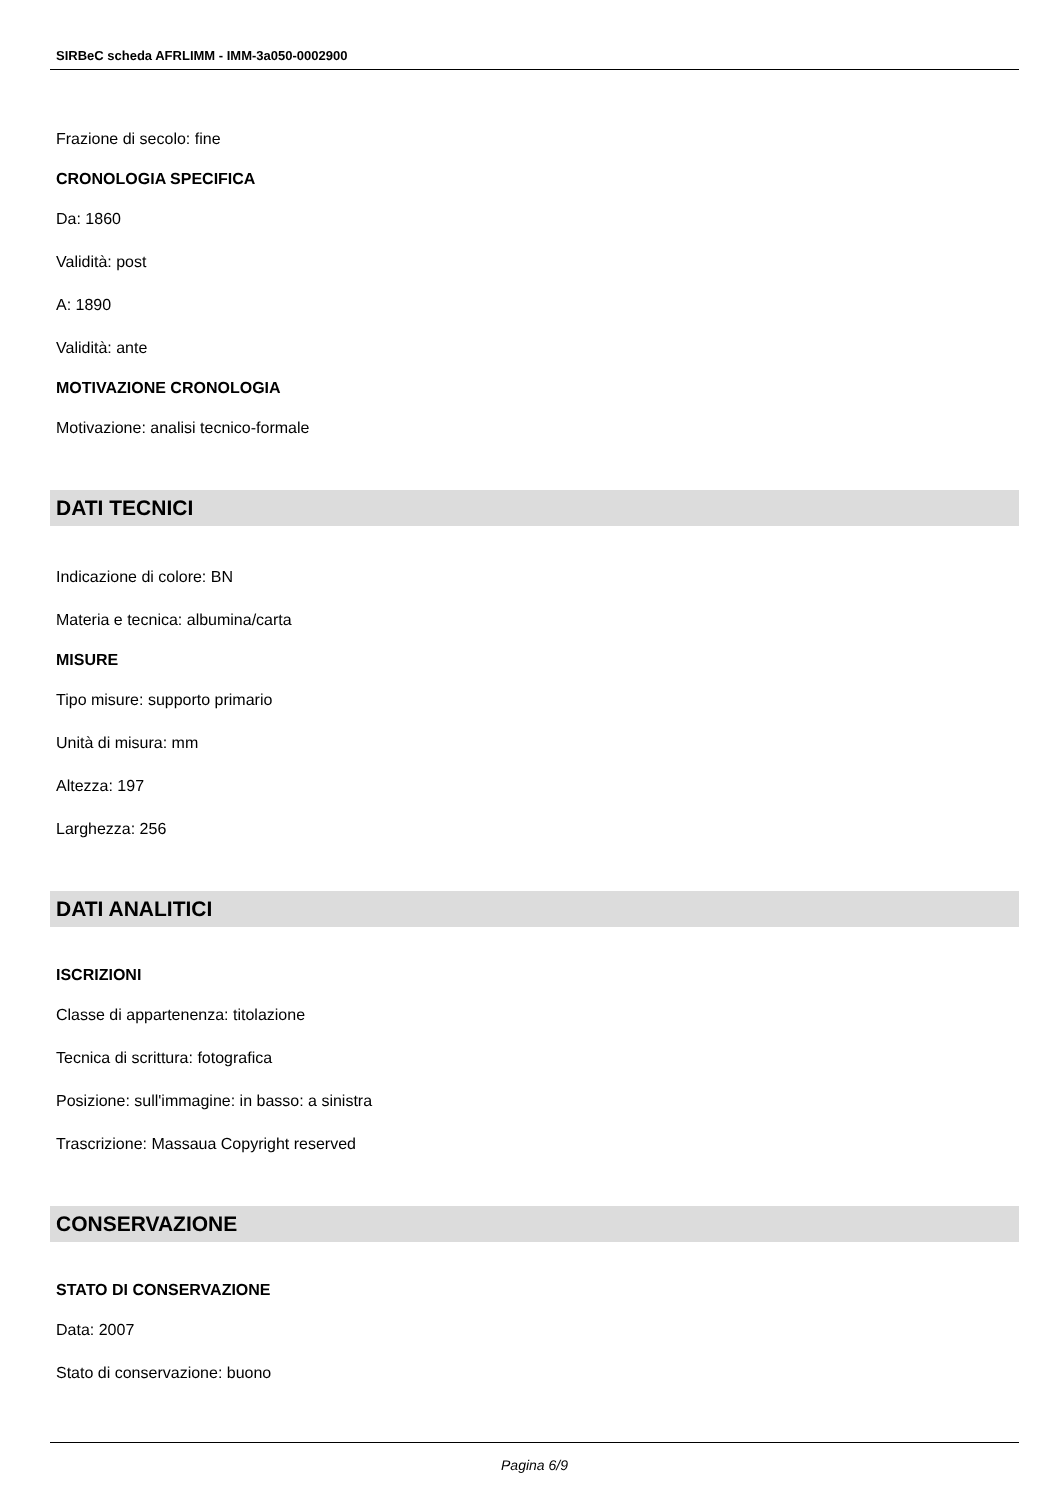SIRBeC scheda AFRLIMM - IMM-3a050-0002900
Frazione di secolo: fine
CRONOLOGIA SPECIFICA
Da: 1860
Validità: post
A: 1890
Validità: ante
MOTIVAZIONE CRONOLOGIA
Motivazione: analisi tecnico-formale
DATI TECNICI
Indicazione di colore: BN
Materia e tecnica: albumina/carta
MISURE
Tipo misure: supporto primario
Unità di misura: mm
Altezza: 197
Larghezza: 256
DATI ANALITICI
ISCRIZIONI
Classe di appartenenza: titolazione
Tecnica di scrittura: fotografica
Posizione: sull'immagine: in basso: a sinistra
Trascrizione: Massaua Copyright reserved
CONSERVAZIONE
STATO DI CONSERVAZIONE
Data: 2007
Stato di conservazione: buono
Pagina 6/9